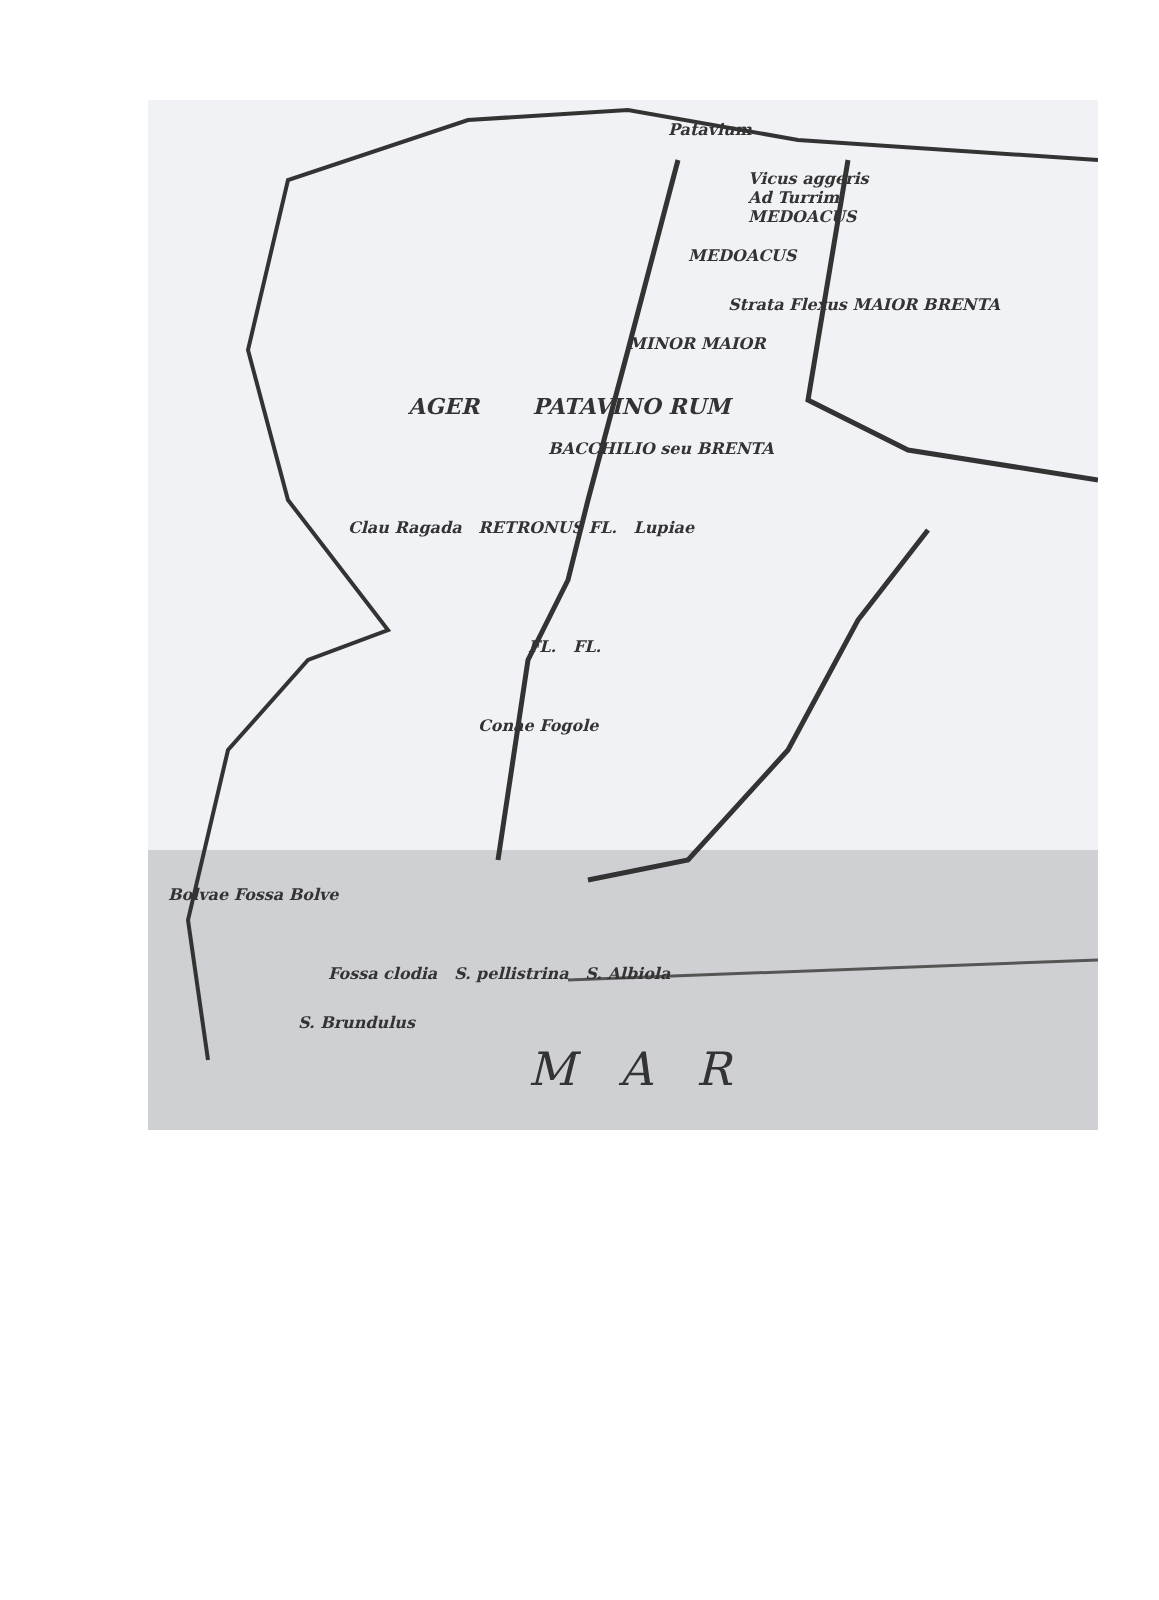Patavium
Vicus aggeris
Ad Turrim
MEDOACUS
MEDOACUS
Strata Flexus MAIOR BRENTA
MINOR MAIOR
AGER PATAVINO RUM
BACCHILIO seu BRENTA
Clau Ragada RETRONUS FL. Lupiae
FL. FL.
Conae Fogole
Bolvae Fossa Bolve
Fossa clodia S. pellistrina S. Albiola
S. Brundulus
M A R